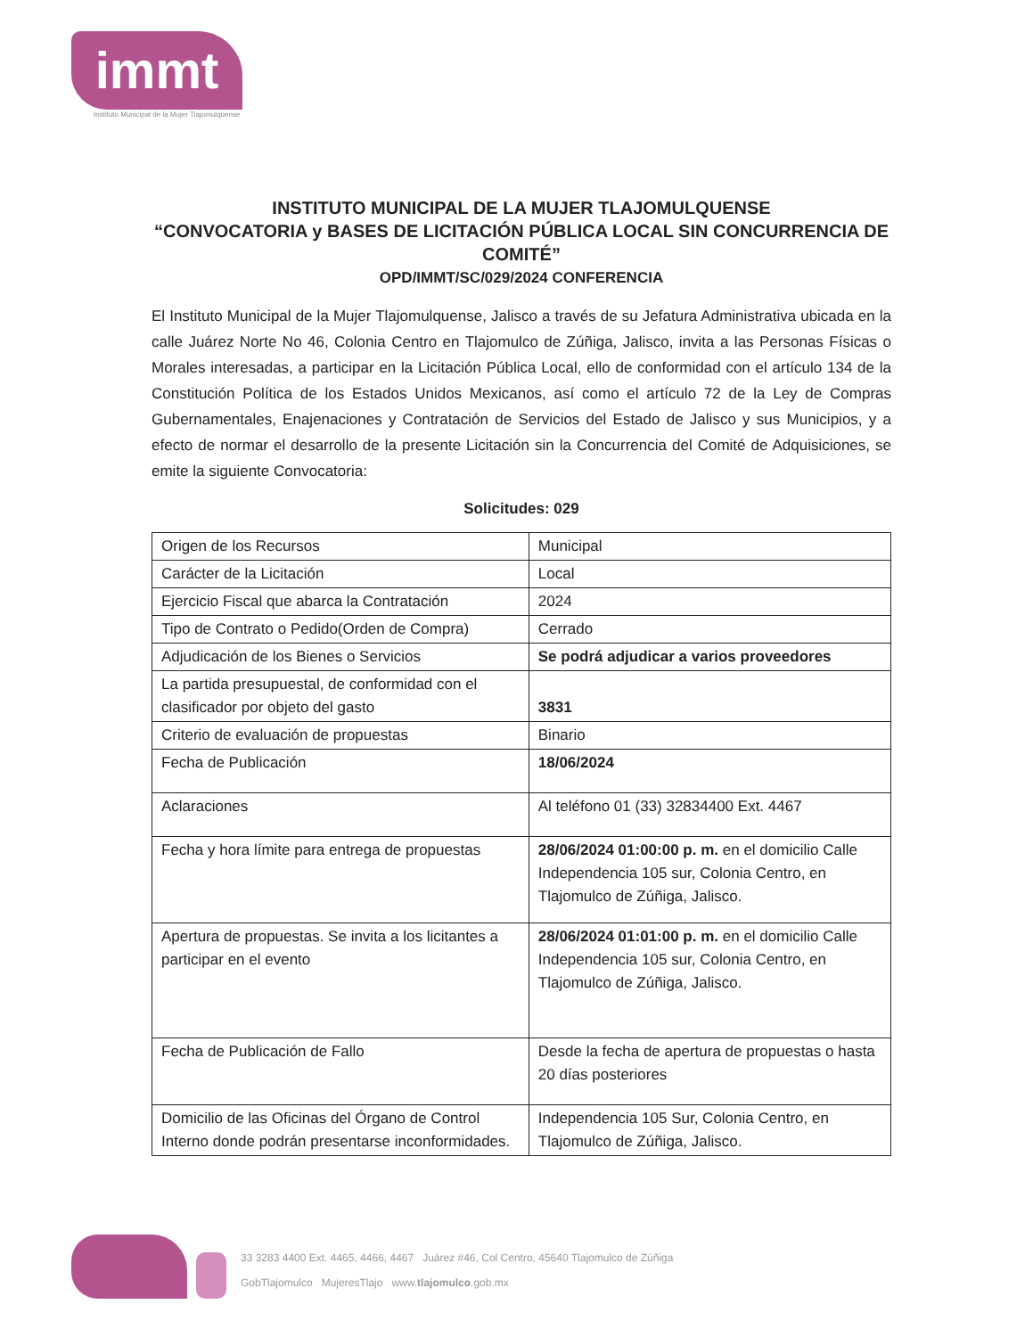immt
Instituto Municipal de la Mujer Tlajomulquense
INSTITUTO MUNICIPAL DE LA MUJER TLAJOMULQUENSE
“CONVOCATORIA y BASES DE LICITACIÓN PÚBLICA LOCAL SIN CONCURRENCIA DE COMITÉ”
OPD/IMMT/SC/029/2024 CONFERENCIA
El Instituto Municipal de la Mujer Tlajomulquense, Jalisco a través de su Jefatura Administrativa ubicada en la calle Juárez Norte No 46, Colonia Centro en Tlajomulco de Zúñiga, Jalisco, invita a las Personas Físicas o Morales interesadas, a participar en la Licitación Pública Local, ello de conformidad con el artículo 134 de la Constitución Política de los Estados Unidos Mexicanos, así como el artículo 72 de la Ley de Compras Gubernamentales, Enajenaciones y Contratación de Servicios del Estado de Jalisco y sus Municipios, y a efecto de normar el desarrollo de la presente Licitación sin la Concurrencia del Comité de Adquisiciones, se emite la siguiente Convocatoria:
Solicitudes: 029
| Origen de los Recursos | Municipal |
| Carácter de la Licitación | Local |
| Ejercicio Fiscal que abarca la Contratación | 2024 |
| Tipo de Contrato o Pedido(Orden de Compra) | Cerrado |
| Adjudicación de los Bienes o Servicios | Se podrá adjudicar a varios proveedores |
| La partida presupuestal, de conformidad con el clasificador por objeto del gasto | 3831 |
| Criterio de evaluación de propuestas | Binario |
| Fecha de Publicación | 18/06/2024 |
| Aclaraciones | Al teléfono 01 (33) 32834400 Ext. 4467 |
| Fecha y hora límite para entrega de propuestas | 28/06/2024 01:00:00 p. m. en el domicilio Calle Independencia 105 sur, Colonia Centro, en Tlajomulco de Zúñiga, Jalisco. |
| Apertura de propuestas. Se invita a los licitantes a participar en el evento | 28/06/2024 01:01:00 p. m. en el domicilio Calle Independencia 105 sur, Colonia Centro, en Tlajomulco de Zúñiga, Jalisco. |
| Fecha de Publicación de Fallo | Desde la fecha de apertura de propuestas o hasta 20 días posteriores |
| Domicilio de las Oficinas del Órgano de Control Interno donde podrán presentarse inconformidades. | Independencia 105 Sur, Colonia Centro, en Tlajomulco de Zúñiga, Jalisco. |
33 3283 4400 Ext. 4465, 4466, 4467 Juárez #46, Col Centro, 45640 Tlajomulco de Zúñiga
GobTlajomulco MujeresTlajo www.tlajomulco.gob.mx